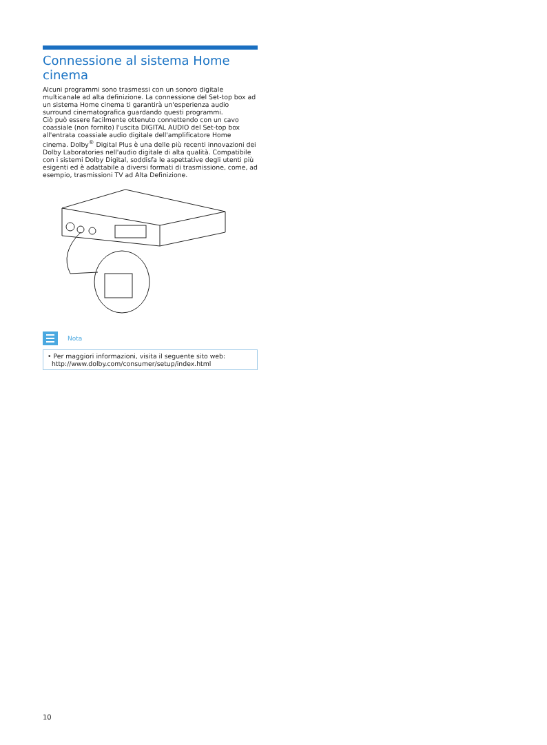Connessione al sistema Home cinema
Alcuni programmi sono trasmessi con un sonoro digitale multicanale ad alta definizione. La connessione del Set-top box ad un sistema Home cinema ti garantirà un'esperienza audio surround cinematografica guardando questi programmi.
Ciò può essere facilmente ottenuto connettendo con un cavo coassiale (non fornito) l'uscita DIGITAL AUDIO del Set-top box all'entrata coassiale audio digitale dell'amplificatore Home cinema. Dolby<sup>®</sup> Digital Plus è una delle più recenti innovazioni dei Dolby Laboratories nell'audio digitale di alta qualità. Compatibile con i sistemi Dolby Digital, soddisfa le aspettative degli utenti più esigenti ed è adattabile a diversi formati di trasmissione, come, ad esempio, trasmissioni TV ad Alta Definizione.
Nota
• Per maggiori informazioni, visita il seguente sito web:
http://www.dolby.com/consumer/setup/index.html
10